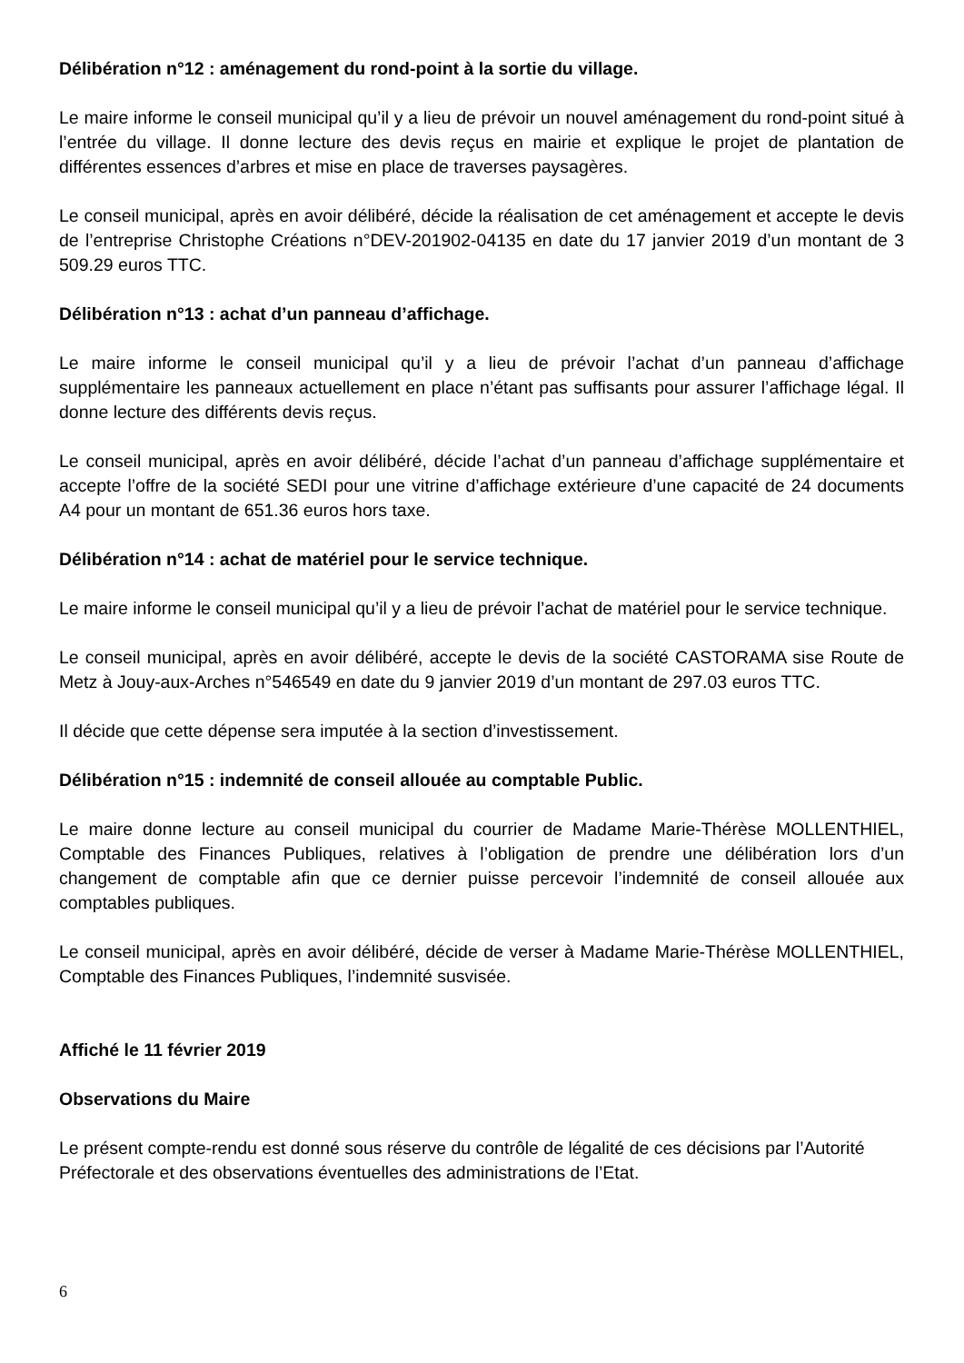Délibération n°12 : aménagement du rond-point à la sortie du village.
Le maire informe le conseil municipal qu’il y a lieu de prévoir un nouvel aménagement du rond-point situé à l’entrée du village. Il donne lecture des devis reçus en mairie et explique le projet de plantation de différentes essences d’arbres et mise en place de traverses paysagères.
Le conseil municipal, après en avoir délibéré, décide la réalisation de cet aménagement et accepte le devis de l’entreprise Christophe Créations n°DEV-201902-04135 en date du 17 janvier 2019 d’un montant de 3 509.29 euros TTC.
Délibération n°13 : achat d’un panneau d’affichage.
Le maire informe le conseil municipal qu’il y a lieu de prévoir l’achat d’un panneau d’affichage supplémentaire les panneaux actuellement en place n’étant pas suffisants pour assurer l’affichage légal. Il donne lecture des différents devis reçus.
Le conseil municipal, après en avoir délibéré, décide l’achat d’un panneau d’affichage supplémentaire et accepte l’offre de la société SEDI pour une vitrine d’affichage extérieure d’une capacité de 24 documents A4 pour un montant de 651.36 euros hors taxe.
Délibération n°14 : achat de matériel pour le service technique.
Le maire informe le conseil municipal qu’il y a lieu de prévoir l’achat de matériel pour le service technique.
Le conseil municipal, après en avoir délibéré, accepte le devis de la société CASTORAMA sise Route de Metz à Jouy-aux-Arches n°546549 en date du 9 janvier 2019 d’un montant de 297.03 euros TTC.
Il décide que cette dépense sera imputée à la section d’investissement.
Délibération n°15 : indemnité de conseil allouée au comptable Public.
Le maire donne lecture au conseil municipal du courrier de Madame Marie-Thérèse MOLLENTHIEL, Comptable des Finances Publiques, relatives à l’obligation de prendre une délibération lors d’un changement de comptable afin que ce dernier puisse percevoir l’indemnité de conseil allouée aux comptables publiques.
Le conseil municipal, après en avoir délibéré, décide de verser à Madame Marie-Thérèse MOLLENTHIEL, Comptable des Finances Publiques, l’indemnité susvisée.
Affiché le 11 février 2019
Observations du Maire
Le présent compte-rendu est donné sous réserve du contrôle de légalité de ces décisions par l’Autorité Préfectorale et des observations éventuelles des administrations de l’Etat.
6